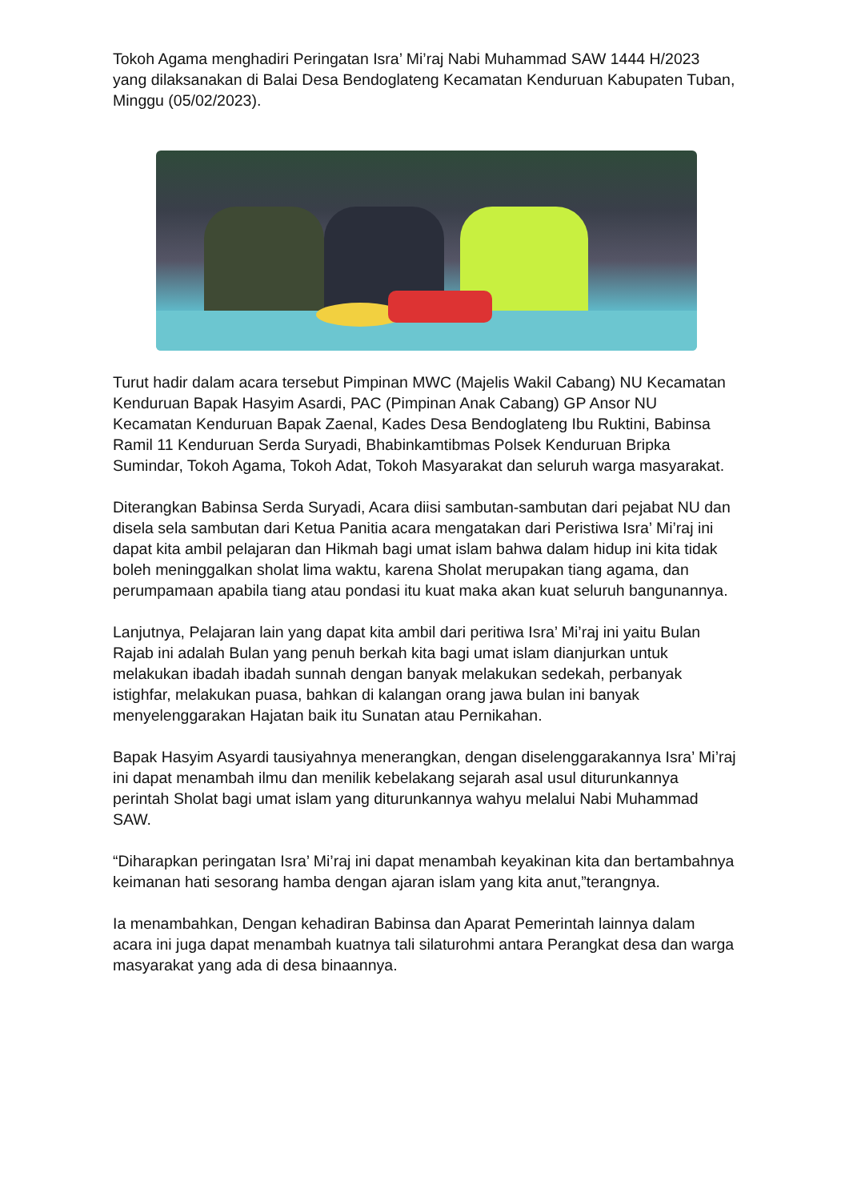Tokoh Agama menghadiri Peringatan Isra’ Mi’raj Nabi Muhammad SAW 1444 H/2023 yang dilaksanakan di Balai Desa Bendoglateng Kecamatan Kenduruan Kabupaten Tuban, Minggu (05/02/2023).
Turut hadir dalam acara tersebut Pimpinan MWC (Majelis Wakil Cabang) NU Kecamatan Kenduruan Bapak Hasyim Asardi, PAC (Pimpinan Anak Cabang) GP Ansor NU Kecamatan Kenduruan Bapak Zaenal, Kades Desa Bendoglateng Ibu Ruktini, Babinsa Ramil 11 Kenduruan Serda Suryadi, Bhabinkamtibmas Polsek Kenduruan Bripka Sumindar, Tokoh Agama, Tokoh Adat, Tokoh Masyarakat dan seluruh warga masyarakat.
Diterangkan Babinsa Serda Suryadi, Acara diisi sambutan-sambutan dari pejabat NU dan disela sela sambutan dari Ketua Panitia acara mengatakan dari Peristiwa Isra’ Mi’raj ini dapat kita ambil pelajaran dan Hikmah bagi umat islam bahwa dalam hidup ini kita tidak boleh meninggalkan sholat lima waktu, karena Sholat merupakan tiang agama, dan perumpamaan apabila tiang atau pondasi itu kuat maka akan kuat seluruh bangunannya.
Lanjutnya, Pelajaran lain yang dapat kita ambil dari peritiwa Isra’ Mi’raj ini yaitu Bulan Rajab ini adalah Bulan yang penuh berkah kita bagi umat islam dianjurkan untuk melakukan ibadah ibadah sunnah dengan banyak melakukan sedekah, perbanyak istighfar, melakukan puasa, bahkan di kalangan orang jawa bulan ini banyak menyelenggarakan Hajatan baik itu Sunatan atau Pernikahan.
Bapak Hasyim Asyardi tausiyahnya menerangkan, dengan diselenggarakannya Isra’ Mi’raj ini dapat menambah ilmu dan menilik kebelakang sejarah asal usul diturunkannya perintah Sholat bagi umat islam yang diturunkannya wahyu melalui Nabi Muhammad SAW.
“Diharapkan peringatan Isra’ Mi’raj ini dapat menambah keyakinan kita dan bertambahnya keimanan hati sesorang hamba dengan ajaran islam yang kita anut,”terangnya.
Ia menambahkan, Dengan kehadiran Babinsa dan Aparat Pemerintah lainnya dalam acara ini juga dapat menambah kuatnya tali silaturohmi antara Perangkat desa dan warga masyarakat yang ada di desa binaannya.